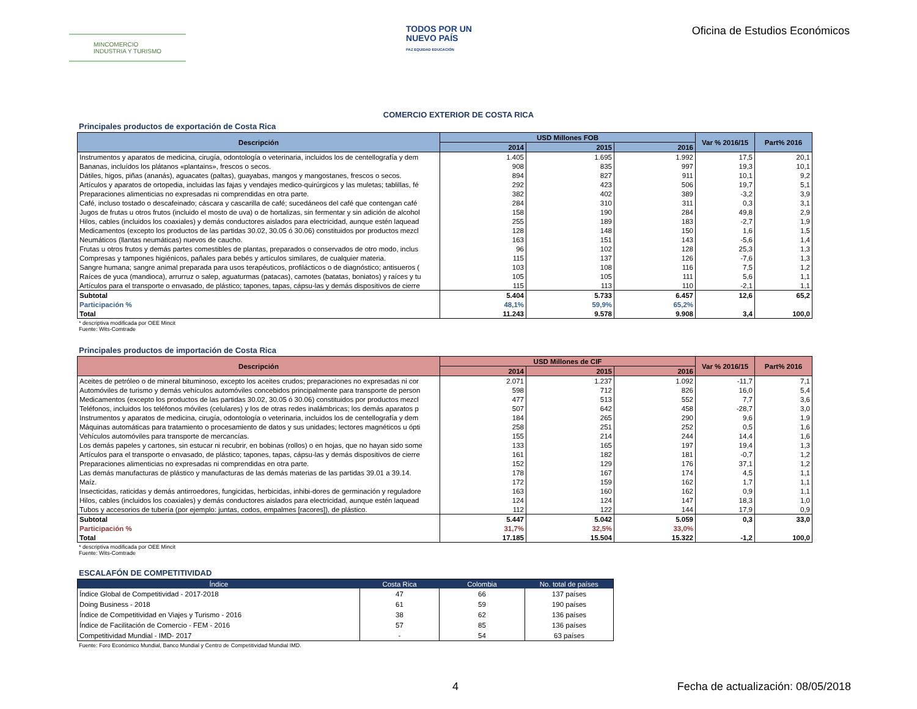MINCOMERCIO
INDUSTRIA Y TURISMO
TODOS POR UN
NUEVO PAÍS
PAZ EQUIDAD EDUCACIÓN
Oficina de Estudios Económicos
COMERCIO EXTERIOR DE COSTA RICA
Principales productos de exportación de Costa Rica
| Descripción | USD Millones FOB | | | Var % 2016/15 | Part% 2016 |
| --- | --- | --- | --- | --- | --- |
| | 2014 | 2015 | 2016 | | |
| Instrumentos y aparatos de medicina, cirugía, odontología o veterinaria, incluidos los de centellografía y dem | 1.405 | 1.695 | 1.992 | 17,5 | 20,1 |
| Bananas, incluídos los plátanos «plantains», frescos o secos. | 908 | 835 | 997 | 19,3 | 10,1 |
| Dátiles, higos, piñas (ananás), aguacates (paltas), guayabas, mangos y mangostanes, frescos o secos. | 894 | 827 | 911 | 10,1 | 9,2 |
| Artículos y aparatos de ortopedia, incluidas las fajas y vendajes medico-quirúrgicos y las muletas; tablillas, fé | 292 | 423 | 506 | 19,7 | 5,1 |
| Preparaciones alimenticias no expresadas ni comprendidas en otra parte. | 382 | 402 | 389 | -3,2 | 3,9 |
| Café, incluso tostado o descafeinado; cáscara y cascarilla de café; sucedáneos del café que contengan café | 284 | 310 | 311 | 0,3 | 3,1 |
| Jugos de frutas u otros frutos (incluido el mosto de uva) o de hortalizas, sin fermentar y sin adición de alcohol | 158 | 190 | 284 | 49,8 | 2,9 |
| Hilos, cables (incluidos los coaxiales) y demás conductores aislados para electricidad, aunque estén laquead | 255 | 189 | 183 | -2,7 | 1,9 |
| Medicamentos (excepto los productos de las partidas 30.02, 30.05 ó 30.06) constituidos por productos mezcl | 128 | 148 | 150 | 1,6 | 1,5 |
| Neumáticos (llantas neumáticas) nuevos de caucho. | 163 | 151 | 143 | -5,6 | 1,4 |
| Frutas u otros frutos y demás partes comestibles de plantas, preparados o conservados de otro modo, inclus | 96 | 102 | 128 | 25,3 | 1,3 |
| Compresas y tampones higiénicos, pañales para bebés y artículos similares, de cualquier materia. | 115 | 137 | 126 | -7,6 | 1,3 |
| Sangre humana; sangre animal preparada para usos terapéuticos, profilácticos o de diagnóstico; antisueros ( | 103 | 108 | 116 | 7,5 | 1,2 |
| Raíces de yuca (mandioca), arrurruz o salep, aguaturmas (patacas), camotes (batatas, boniatos) y raíces y tu | 105 | 105 | 111 | 5,6 | 1,1 |
| Artículos para el transporte o envasado, de plástico; tapones, tapas, cápsu-las y demás dispositivos de cierre | 115 | 113 | 110 | -2,1 | 1,1 |
| Subtotal | 5.404 | 5.733 | 6.457 | 12,6 | 65,2 |
| Participación % | 48,1% | 59,9% | 65,2% | | |
| Total | 11.243 | 9.578 | 9.908 | 3,4 | 100,0 |
* descriptiva modificada por OEE Mincit
Fuente: Wits-Comtrade
Principales productos de importación de Costa Rica
| Descripción | USD Millones de CIF | | | Var % 2016/15 | Part% 2016 |
| --- | --- | --- | --- | --- | --- |
| | 2014 | 2015 | 2016 | | |
| Aceites de petróleo o de mineral bituminoso, excepto los aceites crudos; preparaciones no expresadas ni cor | 2.071 | 1.237 | 1.092 | -11,7 | 7,1 |
| Automóviles de turismo y demás vehículos automóviles concebidos principalmente para transporte de person | 598 | 712 | 826 | 16,0 | 5,4 |
| Medicamentos (excepto los productos de las partidas 30.02, 30.05 ó 30.06) constituidos por productos mezcl | 477 | 513 | 552 | 7,7 | 3,6 |
| Teléfonos, incluidos los teléfonos móviles (celulares) y los de otras redes inalámbricas; los demás aparatos p | 507 | 642 | 458 | -28,7 | 3,0 |
| Instrumentos y aparatos de medicina, cirugía, odontología o veterinaria, incluidos los de centellografía y dem | 184 | 265 | 290 | 9,6 | 1,9 |
| Máquinas automáticas para tratamiento o procesamiento de datos y sus unidades; lectores magnéticos u ópti | 258 | 251 | 252 | 0,5 | 1,6 |
| Vehículos automóviles para transporte de mercancías. | 155 | 214 | 244 | 14,4 | 1,6 |
| Los demás papeles y cartones, sin estucar ni recubrir, en bobinas (rollos) o en hojas, que no hayan sido some | 133 | 165 | 197 | 19,4 | 1,3 |
| Artículos para el transporte o envasado, de plástico; tapones, tapas, cápsu-las y demás dispositivos de cierre | 161 | 182 | 181 | -0,7 | 1,2 |
| Preparaciones alimenticias no expresadas ni comprendidas en otra parte. | 152 | 129 | 176 | 37,1 | 1,2 |
| Las demás manufacturas de plástico y manufacturas de las demás materias de las partidas 39.01 a 39.14. | 178 | 167 | 174 | 4,5 | 1,1 |
| Maíz. | 172 | 159 | 162 | 1,7 | 1,1 |
| Insecticidas, raticidas y demás antirroedores, fungicidas, herbicidas, inhibi-dores de germinación y reguladore | 163 | 160 | 162 | 0,9 | 1,1 |
| Hilos, cables (incluidos los coaxiales) y demás conductores aislados para electricidad, aunque estén laquead | 124 | 124 | 147 | 18,3 | 1,0 |
| Tubos y accesorios de tubería (por ejemplo: juntas, codos, empalmes [racores]), de plástico. | 112 | 122 | 144 | 17,9 | 0,9 |
| Subtotal | 5.447 | 5.042 | 5.059 | 0,3 | 33,0 |
| Participación % | 31,7% | 32,5% | 33,0% | | |
| Total | 17.185 | 15.504 | 15.322 | -1,2 | 100,0 |
* descriptiva modificada por OEE Mincit
Fuente: Wits-Comtrade
ESCALAFÓN DE COMPETITIVIDAD
| Índice | Costa Rica | Colombia | No. total de países |
| --- | --- | --- | --- |
| Índice Global de Competitividad - 2017-2018 | 47 | 66 | 137 países |
| Doing Business - 2018 | 61 | 59 | 190 países |
| Índice de Competitividad en Viajes y Turismo - 2016 | 38 | 62 | 136 países |
| Índice de Facilitación de Comercio - FEM - 2016 | 57 | 85 | 136 países |
| Competitividad Mundial - IMD- 2017 | - | 54 | 63 países |
Fuente: Foro Económico Mundial, Banco Mundial y Centro de Competitividad Mundial IMD.
4 Fecha de actualización: 08/05/2018